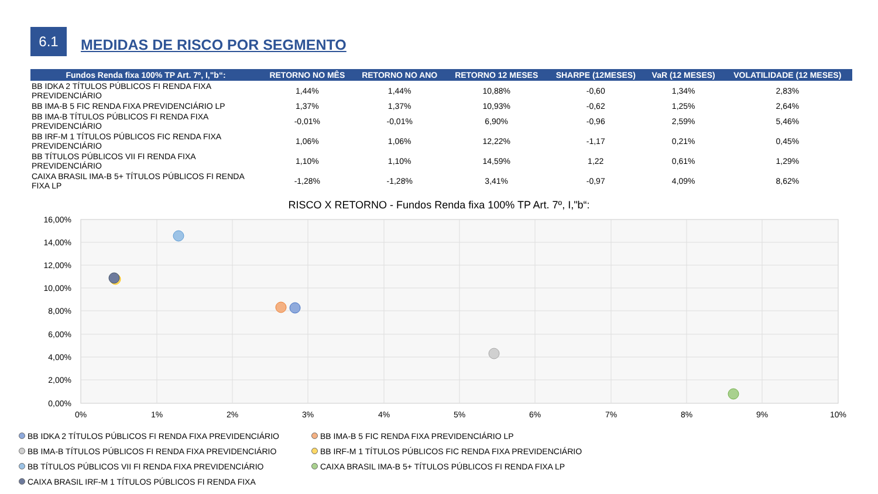6.1
MEDIDAS DE RISCO POR SEGMENTO
| Fundos Renda fixa 100% TP Art. 7º, I,"b“: | RETORNO NO MÊS | RETORNO NO ANO | RETORNO 12 MESES | SHARPE (12MESES) | VaR (12 MESES) | VOLATILIDADE (12 MESES) |
| --- | --- | --- | --- | --- | --- | --- |
| BB IDKA 2 TÍTULOS PÚBLICOS FI RENDA FIXA PREVIDENCIÁRIO | 1,44% | 1,44% | 10,88% | -0,60 | 1,34% | 2,83% |
| BB IMA-B 5 FIC RENDA FIXA PREVIDENCIÁRIO LP | 1,37% | 1,37% | 10,93% | -0,62 | 1,25% | 2,64% |
| BB IMA-B TÍTULOS PÚBLICOS FI RENDA FIXA PREVIDENCIÁRIO | -0,01% | -0,01% | 6,90% | -0,96 | 2,59% | 5,46% |
| BB IRF-M 1 TÍTULOS PÚBLICOS FIC RENDA FIXA PREVIDENCIÁRIO | 1,06% | 1,06% | 12,22% | -1,17 | 0,21% | 0,45% |
| BB TÍTULOS PÚBLICOS VII FI RENDA FIXA PREVIDENCIÁRIO | 1,10% | 1,10% | 14,59% | 1,22 | 0,61% | 1,29% |
| CAIXA BRASIL IMA-B 5+ TÍTULOS PÚBLICOS FI RENDA FIXA LP | -1,28% | -1,28% | 3,41% | -0,97 | 4,09% | 8,62% |
RISCO X RETORNO - Fundos Renda fixa 100% TP Art. 7º, I,"b“:
16,00%
14,00%
12,00%
10,00%
8,00%
6,00%
4,00%
2,00%
0,00%
0%
1%
2%
3%
4%
5%
6%
7%
8%
9%
10%
BB IDKA 2 TÍTULOS PÚBLICOS FI RENDA FIXA PREVIDENCIÁRIO BB IMA-B 5 FIC RENDA FIXA PREVIDENCIÁRIO LP BB IMA-B TÍTULOS PÚBLICOS FI RENDA FIXA PREVIDENCIÁRIO BB IRF-M 1 TÍTULOS PÚBLICOS FIC RENDA FIXA PREVIDENCIÁRIO BB TÍTULOS PÚBLICOS VII FI RENDA FIXA PREVIDENCIÁRIO CAIXA BRASIL IMA-B 5+ TÍTULOS PÚBLICOS FI RENDA FIXA LP CAIXA BRASIL IRF-M 1 TÍTULOS PÚBLICOS FI RENDA FIXA